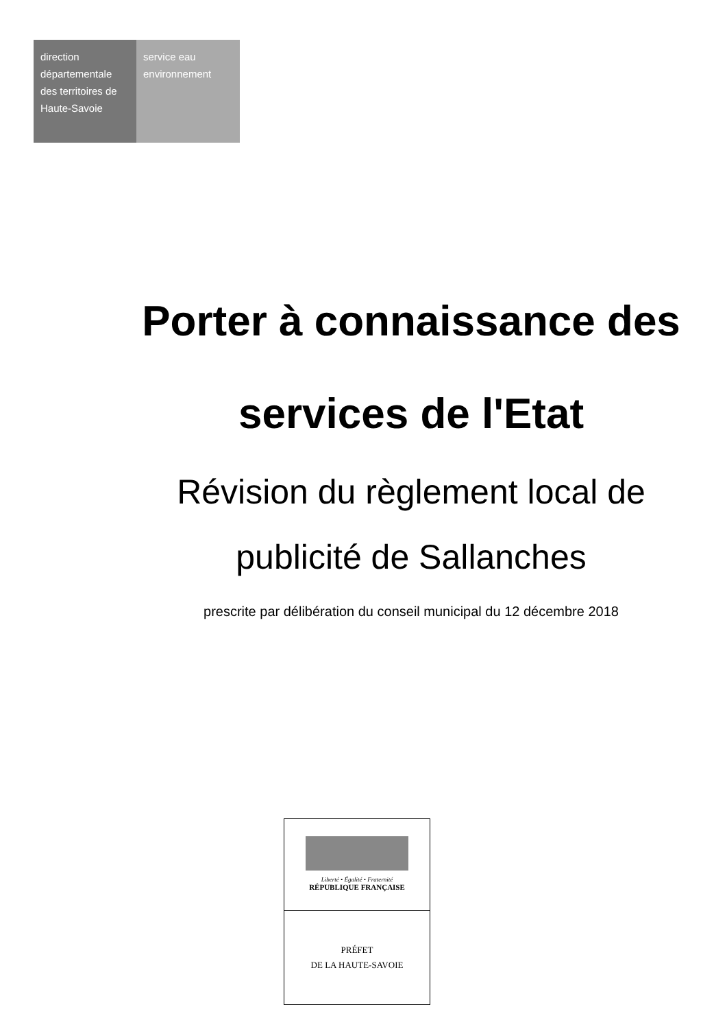direction départementale des territoires de Haute-Savoie
service eau environnement
Porter à connaissance des services de l'Etat
Révision du règlement local de publicité de Sallanches
prescrite par délibération du conseil municipal du 12 décembre 2018
Liberté • Égalité • Fraternité
RÉPUBLIQUE FRANÇAISE
PRÉFET
DE LA HAUTE-SAVOIE